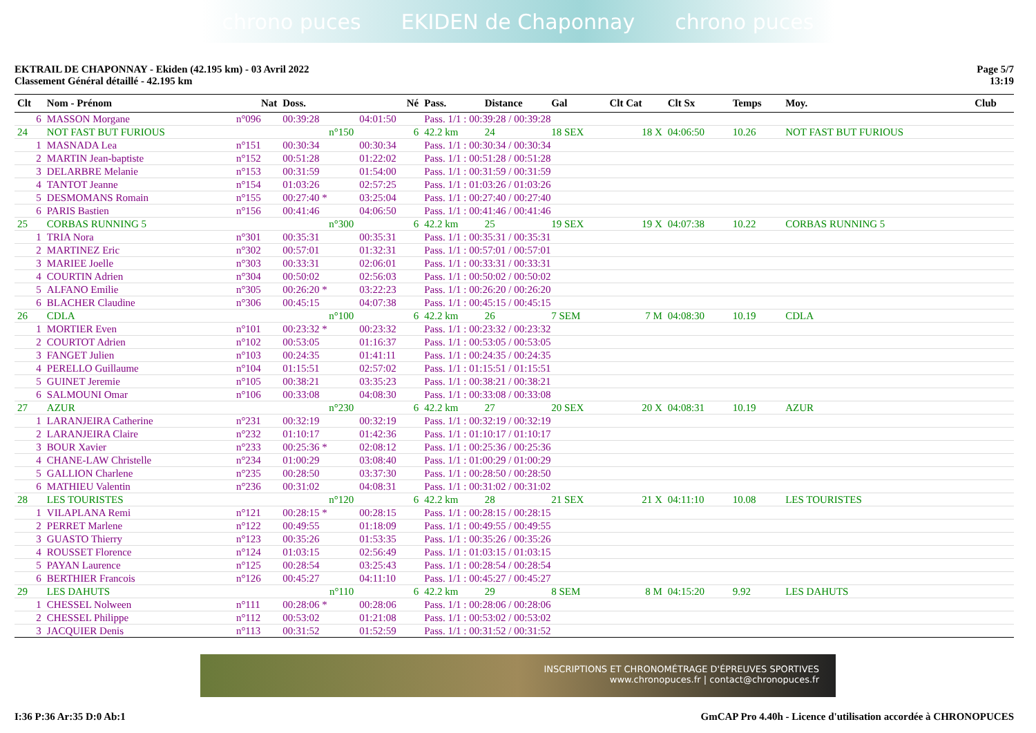chrono puces EKIDEN de Chaponnay chrono puces
EKTRAIL DE CHAPONNAY - Ekiden (42.195 km) - 03 Avril 2022
Classement Général détaillé - 42.195 km
Page 5/7
13:19
| Clt | Nom - Prénom | Nat | Doss. | Né | Pass. | Distance | Gal | Clt Cat | Clt Sx | Temps | Moy. | Club |
| --- | --- | --- | --- | --- | --- | --- | --- | --- | --- | --- | --- | --- |
| 6 | MASSON Morgane | n°096 | 00:39:28 | 04:01:50 | Pass. 1/1 : 00:39:28 / 00:39:28 | | | | | | | |
| 24 | NOT FAST BUT FURIOUS | | n°150 | 6 | 42.2 km | 24 | 18 SEX | 18 X | 04:06:50 | 10.26 | NOT FAST BUT FURIOUS | |
| 1 | MASNADA Lea | n°151 | 00:30:34 | 00:30:34 | Pass. 1/1 : 00:30:34 / 00:30:34 | | | | | | | |
| 2 | MARTIN Jean-baptiste | n°152 | 00:51:28 | 01:22:02 | Pass. 1/1 : 00:51:28 / 00:51:28 | | | | | | | |
| 3 | DELARBRE Melanie | n°153 | 00:31:59 | 01:54:00 | Pass. 1/1 : 00:31:59 / 00:31:59 | | | | | | | |
| 4 | TANTOT Jeanne | n°154 | 01:03:26 | 02:57:25 | Pass. 1/1 : 01:03:26 / 01:03:26 | | | | | | | |
| 5 | DESMOMANS Romain | n°155 | 00:27:40 * | 03:25:04 | Pass. 1/1 : 00:27:40 / 00:27:40 | | | | | | | |
| 6 | PARIS Bastien | n°156 | 00:41:46 | 04:06:50 | Pass. 1/1 : 00:41:46 / 00:41:46 | | | | | | | |
| 25 | CORBAS RUNNING 5 | | n°300 | 6 | 42.2 km | 25 | 19 SEX | 19 X | 04:07:38 | 10.22 | CORBAS RUNNING 5 | |
| 1 | TRIA Nora | n°301 | 00:35:31 | 00:35:31 | Pass. 1/1 : 00:35:31 / 00:35:31 | | | | | | | |
| 2 | MARTINEZ Eric | n°302 | 00:57:01 | 01:32:31 | Pass. 1/1 : 00:57:01 / 00:57:01 | | | | | | | |
| 3 | MARIEE Joelle | n°303 | 00:33:31 | 02:06:01 | Pass. 1/1 : 00:33:31 / 00:33:31 | | | | | | | |
| 4 | COURTIN Adrien | n°304 | 00:50:02 | 02:56:03 | Pass. 1/1 : 00:50:02 / 00:50:02 | | | | | | | |
| 5 | ALFANO Emilie | n°305 | 00:26:20 * | 03:22:23 | Pass. 1/1 : 00:26:20 / 00:26:20 | | | | | | | |
| 6 | BLACHER Claudine | n°306 | 00:45:15 | 04:07:38 | Pass. 1/1 : 00:45:15 / 00:45:15 | | | | | | | |
| 26 | CDLA | | n°100 | 6 | 42.2 km | 26 | 7 SEM | 7 M | 04:08:30 | 10.19 | CDLA | |
| 1 | MORTIER Even | n°101 | 00:23:32 * | 00:23:32 | Pass. 1/1 : 00:23:32 / 00:23:32 | | | | | | | |
| 2 | COURTOT Adrien | n°102 | 00:53:05 | 01:16:37 | Pass. 1/1 : 00:53:05 / 00:53:05 | | | | | | | |
| 3 | FANGET Julien | n°103 | 00:24:35 | 01:41:11 | Pass. 1/1 : 00:24:35 / 00:24:35 | | | | | | | |
| 4 | PERELLO Guillaume | n°104 | 01:15:51 | 02:57:02 | Pass. 1/1 : 01:15:51 / 01:15:51 | | | | | | | |
| 5 | GUINET Jeremie | n°105 | 00:38:21 | 03:35:23 | Pass. 1/1 : 00:38:21 / 00:38:21 | | | | | | | |
| 6 | SALMOUNI Omar | n°106 | 00:33:08 | 04:08:30 | Pass. 1/1 : 00:33:08 / 00:33:08 | | | | | | | |
| 27 | AZUR | | n°230 | 6 | 42.2 km | 27 | 20 SEX | 20 X | 04:08:31 | 10.19 | AZUR | |
| 1 | LARANJEIRA Catherine | n°231 | 00:32:19 | 00:32:19 | Pass. 1/1 : 00:32:19 / 00:32:19 | | | | | | | |
| 2 | LARANJEIRA Claire | n°232 | 01:10:17 | 01:42:36 | Pass. 1/1 : 01:10:17 / 01:10:17 | | | | | | | |
| 3 | BOUR Xavier | n°233 | 00:25:36 * | 02:08:12 | Pass. 1/1 : 00:25:36 / 00:25:36 | | | | | | | |
| 4 | CHANE-LAW Christelle | n°234 | 01:00:29 | 03:08:40 | Pass. 1/1 : 01:00:29 / 01:00:29 | | | | | | | |
| 5 | GALLION Charlene | n°235 | 00:28:50 | 03:37:30 | Pass. 1/1 : 00:28:50 / 00:28:50 | | | | | | | |
| 6 | MATHIEU Valentin | n°236 | 00:31:02 | 04:08:31 | Pass. 1/1 : 00:31:02 / 00:31:02 | | | | | | | |
| 28 | LES TOURISTES | | n°120 | 6 | 42.2 km | 28 | 21 SEX | 21 X | 04:11:10 | 10.08 | LES TOURISTES | |
| 1 | VILAPLANA Remi | n°121 | 00:28:15 * | 00:28:15 | Pass. 1/1 : 00:28:15 / 00:28:15 | | | | | | | |
| 2 | PERRET Marlene | n°122 | 00:49:55 | 01:18:09 | Pass. 1/1 : 00:49:55 / 00:49:55 | | | | | | | |
| 3 | GUASTO Thierry | n°123 | 00:35:26 | 01:53:35 | Pass. 1/1 : 00:35:26 / 00:35:26 | | | | | | | |
| 4 | ROUSSET Florence | n°124 | 01:03:15 | 02:56:49 | Pass. 1/1 : 01:03:15 / 01:03:15 | | | | | | | |
| 5 | PAYAN Laurence | n°125 | 00:28:54 | 03:25:43 | Pass. 1/1 : 00:28:54 / 00:28:54 | | | | | | | |
| 6 | BERTHIER Francois | n°126 | 00:45:27 | 04:11:10 | Pass. 1/1 : 00:45:27 / 00:45:27 | | | | | | | |
| 29 | LES DAHUTS | | n°110 | 6 | 42.2 km | 29 | 8 SEM | 8 M | 04:15:20 | 9.92 | LES DAHUTS | |
| 1 | CHESSEL Nolween | n°111 | 00:28:06 * | 00:28:06 | Pass. 1/1 : 00:28:06 / 00:28:06 | | | | | | | |
| 2 | CHESSEL Philippe | n°112 | 00:53:02 | 01:21:08 | Pass. 1/1 : 00:53:02 / 00:53:02 | | | | | | | |
| 3 | JACQUIER Denis | n°113 | 00:31:52 | 01:52:59 | Pass. 1/1 : 00:31:52 / 00:31:52 | | | | | | | |
INSCRIPTIONS ET CHRONOMÉTRAGE D'ÉPREUVES SPORTIVES
www.chronopuces.fr | contact@chronopuces.fr
I:36 P:36 Ar:35 D:0 Ab:1 GmCAP Pro 4.40h - Licence d'utilisation accordée à CHRONOPUCES